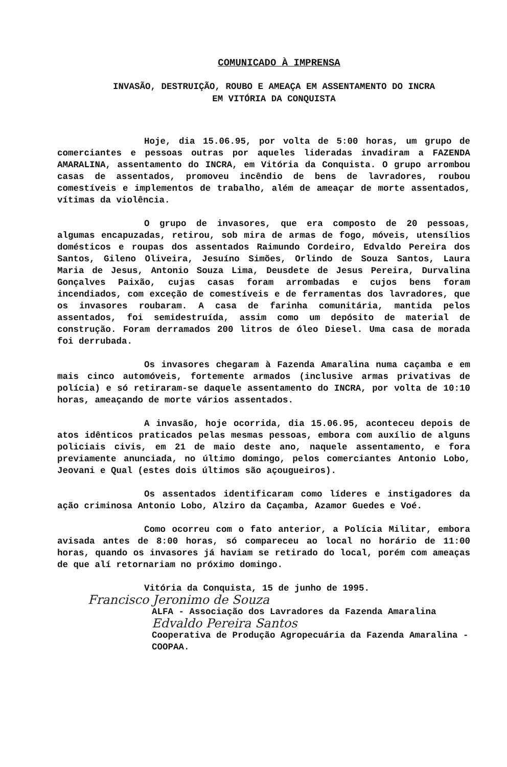COMUNICADO À IMPRENSA
INVASÃO, DESTRUIÇÃO, ROUBO E AMEAÇA EM ASSENTAMENTO DO INCRA
EM VITÓRIA DA CONQUISTA
Hoje, dia 15.06.95, por volta de 5:00 horas, um grupo de comerciantes e pessoas outras por aqueles lideradas invadiram a FAZENDA AMARALINA, assentamento do INCRA, em Vitória da Conquista. O grupo arrombou casas de assentados, promoveu incêndio de bens de lavradores, roubou comestíveis e implementos de trabalho, além de ameaçar de morte assentados, vítimas da violência.
O grupo de invasores, que era composto de 20 pessoas, algumas encapuzadas, retirou, sob mira de armas de fogo, móveis, utensílios domésticos e roupas dos assentados Raimundo Cordeiro, Edvaldo Pereira dos Santos, Gileno Oliveira, Jesuíno Simões, Orlindo de Souza Santos, Laura Maria de Jesus, Antonio Souza Lima, Deusdete de Jesus Pereira, Durvalina Gonçalves Paixão, cujas casas foram arrombadas e cujos bens foram incendiados, com exceção de comestíveis e de ferramentas dos lavradores, que os invasores roubaram. A casa de farinha comunitária, mantida pelos assentados, foi semidestruída, assim como um depósito de material de construção. Foram derramados 200 litros de óleo Diesel. Uma casa de morada foi derrubada.
Os invasores chegaram à Fazenda Amaralina numa caçamba e em mais cinco automóveis, fortemente armados (inclusive armas privativas de polícia) e só retiraram-se daquele assentamento do INCRA, por volta de 10:10 horas, ameaçando de morte vários assentados.
A invasão, hoje ocorrida, dia 15.06.95, aconteceu depois de atos idênticos praticados pelas mesmas pessoas, embora com auxílio de alguns policiais civis, em 21 de maio deste ano, naquele assentamento, e fora previamente anunciada, no último domingo, pelos comerciantes Antonio Lobo, Jeovani e Qual (estes dois últimos são açougueiros).
Os assentados identificaram como líderes e instigadores da ação criminosa Antonio Lobo, Alziro da Caçamba, Azamor Guedes e Voé.
Como ocorreu com o fato anterior, a Polícia Militar, embora avisada antes de 8:00 horas, só compareceu ao local no horário de 11:00 horas, quando os invasores já haviam se retirado do local, porém com ameaças de que alí retornariam no próximo domingo.
Vitória da Conquista, 15 de junho de 1995.
Francisco Jeronimo de Souza
ALFA - Associação dos Lavradores da Fazenda Amaralina
Edvaldo Pereira Santos
Cooperativa de Produção Agropecuária da Fazenda Amaralina - COOPAA.